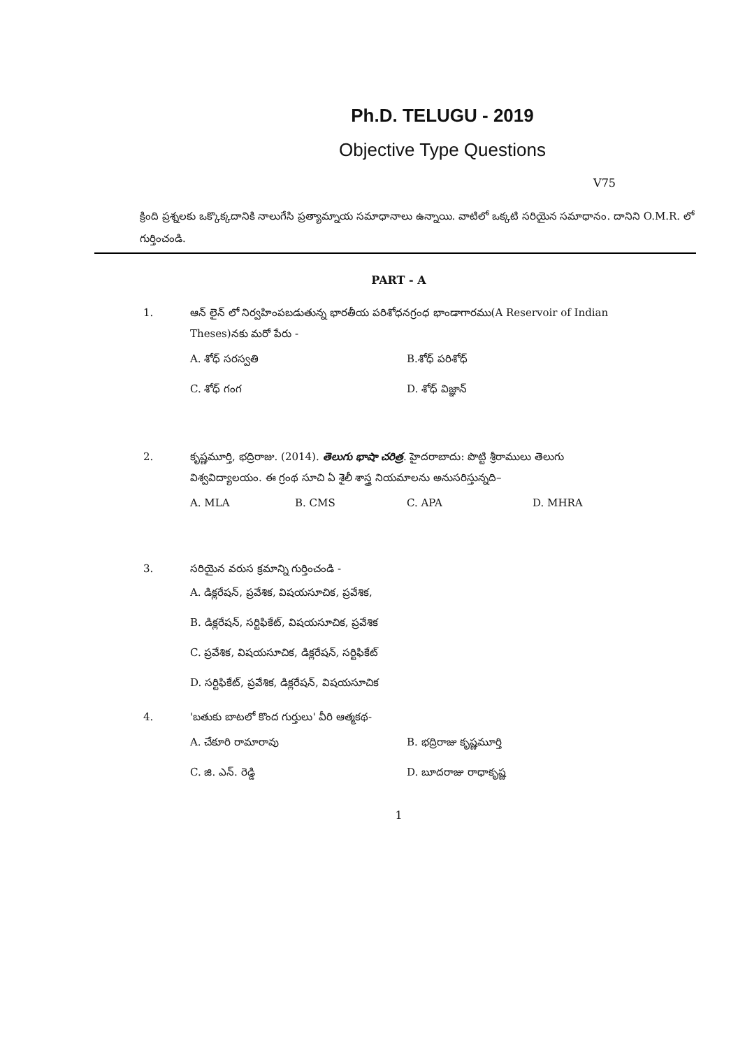Ph.D. TELUGU - 2019
Objective Type Questions
V75
క్రింది ప్రశ్నలకు ఒక్కొక్కదానికి నాలుగేసి ప్రత్యామ్నాయ సమాధానాలు ఉన్నాయి. వాటిలో ఒక్కటి సరియైన సమాధానం. దానిని O.M.R. లో గుర్తించండి.
PART - A
1. ఆన్ లైన్ లో నిర్వహింపబడుతున్న భారతీయ పరిశోధనగ్రంధ భాండాగారము(A Reservoir of Indian Theses)నకు మరో పేరు -
A. శోధ్ సరస్వతి
B.శోధ్ పరిశోధ్
C. శోధ్ గంగ
D. శోధ్ విజ్ఞాన్
2. కృష్ణమూర్తి, భద్రిరాజు. (2014). తెలుగు భాషా చరిత్ర. హైదరాబాదు: పొట్టి శ్రీరాములు తెలుగు విశ్వవిద్యాలయం. ఈ గ్రంథ సూచి ఏ శైలీ శాస్త్ర నియమాలను అనుసరిస్తున్నది–
A. MLA
B. CMS
C. APA
D. MHRA
3. సరియైన వరుస క్రమాన్ని గుర్తించండి -
A. డిక్లరేషన్, ప్రవేశిక, విషయసూచిక, ప్రవేశిక,
B. డిక్లరేషన్, సర్టిఫికేట్, విషయసూచిక, ప్రవేశిక
C. ప్రవేశిక, విషయసూచిక, డిక్లరేషన్, సర్టిఫికేట్
D. సర్టిఫికేట్, ప్రవేశిక, డిక్లరేషన్, విషయసూచిక
4. 'బతుకు బాటలో కొంద గుర్తులు' వీరి ఆత్మకథ-
A. చేకూరి రామారావు
B. భద్రిరాజు కృష్ణమూర్తి
C. జి. ఎన్. రెడ్డి
D. బూదరాజు రాధాకృష్ణ
1